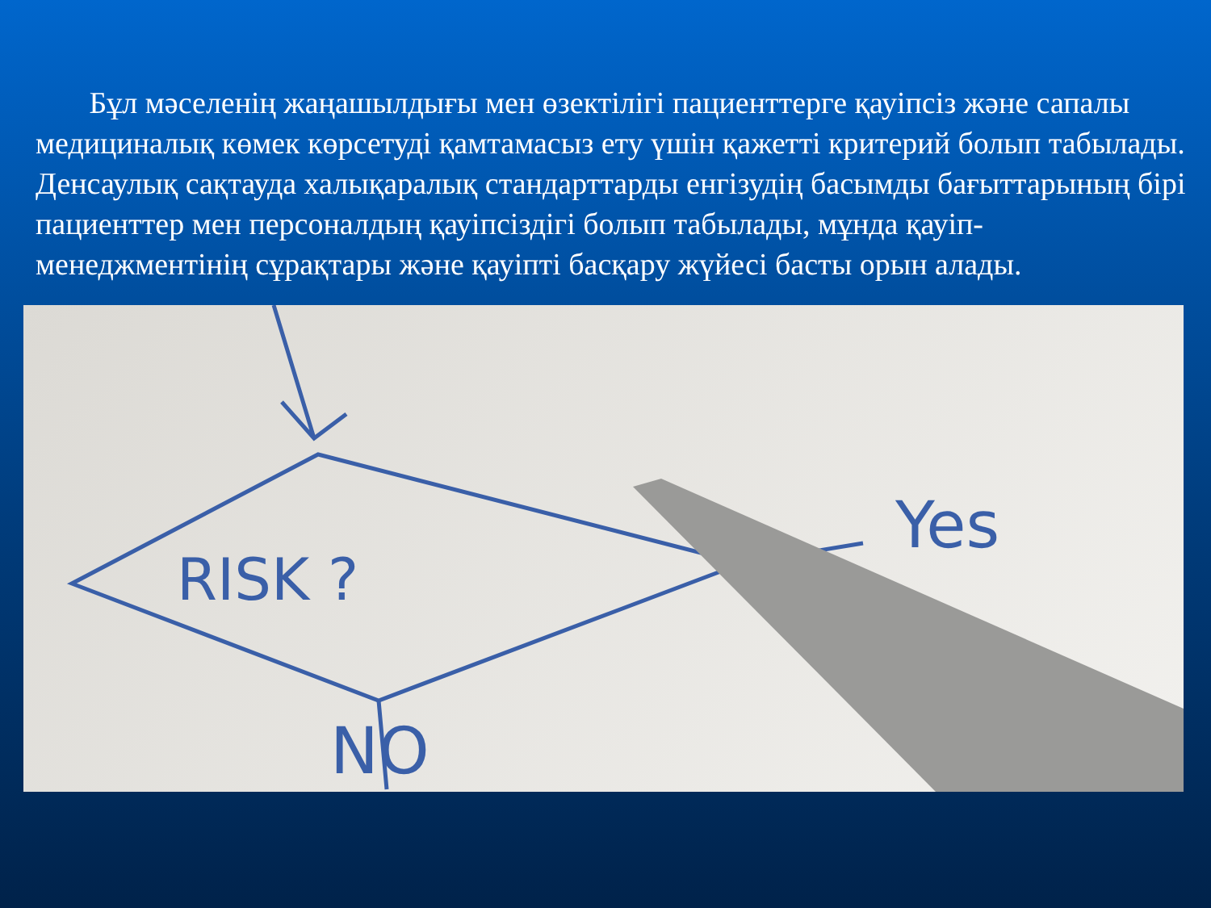Бұл мәселенің жаңашылдығы мен өзектілігі пациенттерге қауіпсіз және сапалы медициналық көмек көрсетуді қамтамасыз ету үшін қажетті критерий болып табылады. Денсаулық сақтауда халықаралық стандарттарды енгізудің басымды бағыттарының бірі пациенттер мен персоналдың қауіпсіздігі болып табылады, мұнда қауіп-менеджментінің сұрақтары және қауіпті басқару жүйесі басты орын алады.
RISK ?
Yes
NO